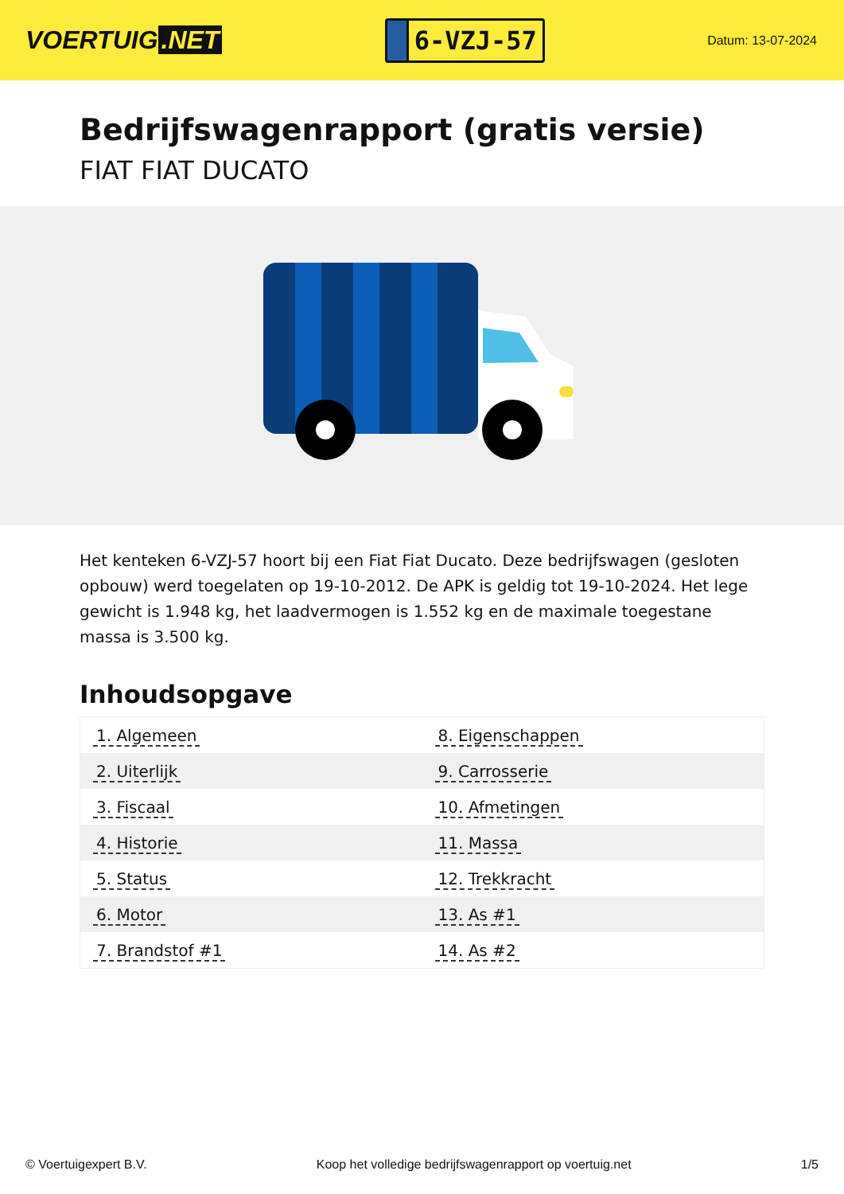VOERTUIG.NET
6-VZJ-57
Datum: 13-07-2024
Bedrijfswagenrapport (gratis versie)
FIAT FIAT DUCATO
Het kenteken 6-VZJ-57 hoort bij een Fiat Fiat Ducato. Deze bedrijfswagen (gesloten opbouw) werd toegelaten op 19-10-2012. De APK is geldig tot 19-10-2024. Het lege gewicht is 1.948 kg, het laadvermogen is 1.552 kg en de maximale toegestane massa is 3.500 kg.
Inhoudsopgave
| 1. Algemeen | 8. Eigenschappen |
| 2. Uiterlijk | 9. Carrosserie |
| 3. Fiscaal | 10. Afmetingen |
| 4. Historie | 11. Massa |
| 5. Status | 12. Trekkracht |
| 6. Motor | 13. As #1 |
| 7. Brandstof #1 | 14. As #2 |
© Voertuigexpert B.V. Koop het volledige bedrijfswagenrapport op voertuig.net 1/5